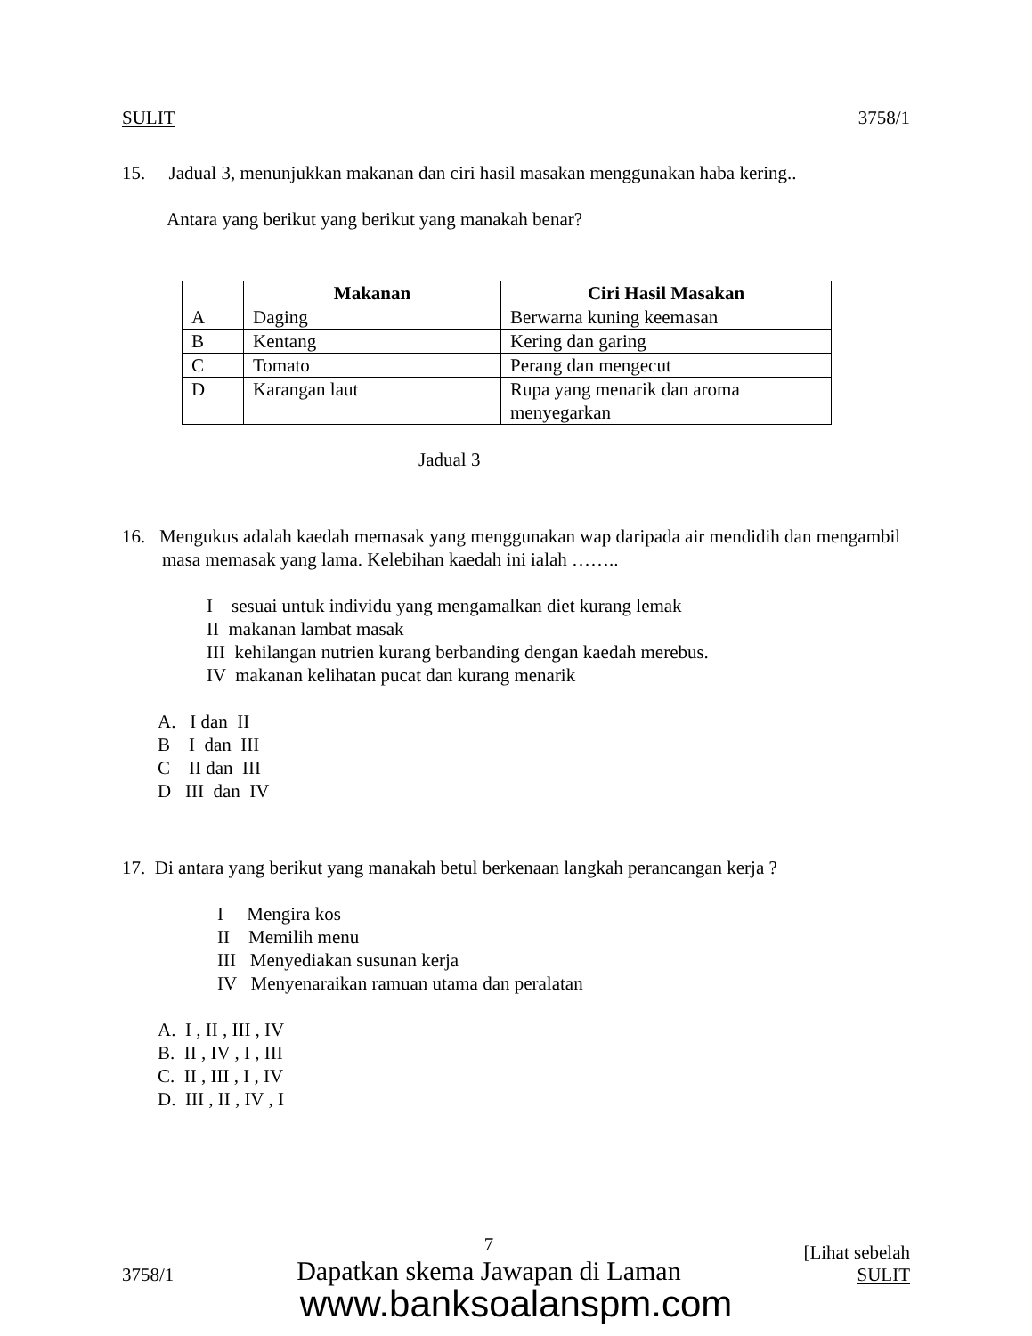SULIT 3758/1
15. Jadual 3, menunjukkan makanan dan ciri hasil masakan menggunakan haba kering..
Antara yang berikut yang berikut yang manakah benar?
| | Makanan | Ciri Hasil Masakan |
| --- | --- | --- |
| A | Daging | Berwarna kuning keemasan |
| B | Kentang | Kering dan garing |
| C | Tomato | Perang dan mengecut |
| D | Karangan laut | Rupa yang menarik dan aroma menyegarkan |
Jadual 3
16. Mengukus adalah kaedah memasak yang menggunakan wap daripada air mendidih dan mengambil masa memasak yang lama. Kelebihan kaedah ini ialah ……..
I sesuai untuk individu yang mengamalkan diet kurang lemak
II makanan lambat masak
III kehilangan nutrien kurang berbanding dengan kaedah merebus.
IV makanan kelihatan pucat dan kurang menarik
A. I dan II
B I dan III
C II dan III
D III dan IV
17. Di antara yang berikut yang manakah betul berkenaan langkah perancangan kerja ?
I Mengira kos
II Memilih menu
III Menyediakan susunan kerja
IV Menyenaraikan ramuan utama dan peralatan
A. I , II , III , IV
B. II , IV , I , III
C. II , III , I , IV
D. III , II , IV , I
3758/1 7
Dapatkan skema Jawapan di Laman [Lihat sebelah
SULIT
www.banksoalanspm.com